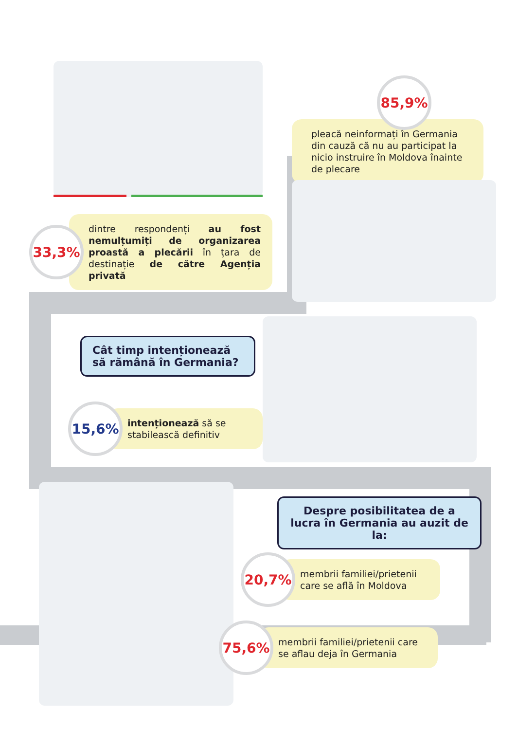85,9%
pleacă neinformați în Germania din cauză că nu au participat la nicio instruire în Moldova înainte de plecare
33,3%
dintre respondenți au fost nemulțumiți de organizarea proastă a plecării în țara de destinație de către Agenția privată
Cât timp intenționează să rămână în Germania?
15,6%
intenționează să se stabilească definitiv
Despre posibilitatea de a lucra în Germania au auzit de la:
20,7%
membrii familiei/prietenii care se află în Moldova
75,6%
membrii familiei/prietenii care se aflau deja în Germania